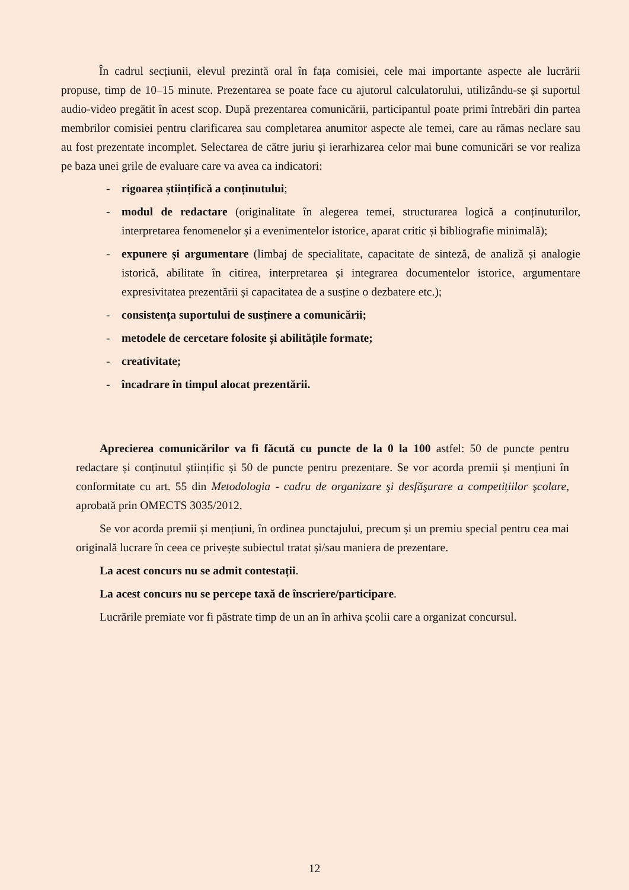În cadrul secțiunii, elevul prezintă oral în fața comisiei, cele mai importante aspecte ale lucrării propuse, timp de 10–15 minute. Prezentarea se poate face cu ajutorul calculatorului, utilizându-se și suportul audio-video pregătit în acest scop. După prezentarea comunicării, participantul poate primi întrebări din partea membrilor comisiei pentru clarificarea sau completarea anumitor aspecte ale temei, care au rămas neclare sau au fost prezentate incomplet. Selectarea de către juriu și ierarhizarea celor mai bune comunicări se vor realiza pe baza unei grile de evaluare care va avea ca indicatori:
- rigoarea științifică a conținutului;
- modul de redactare (originalitate în alegerea temei, structurarea logică a conținuturilor, interpretarea fenomenelor și a evenimentelor istorice, aparat critic și bibliografie minimală);
- expunere și argumentare (limbaj de specialitate, capacitate de sinteză, de analiză și analogie istorică, abilitate în citirea, interpretarea și integrarea documentelor istorice, argumentare expresivitatea prezentării și capacitatea de a susține o dezbatere etc.);
- consistența suportului de susținere a comunicării;
- metodele de cercetare folosite și abilitățile formate;
- creativitate;
- încadrare în timpul alocat prezentării.
Aprecierea comunicărilor va fi făcută cu puncte de la 0 la 100 astfel: 50 de puncte pentru redactare și conținutul științific și 50 de puncte pentru prezentare. Se vor acorda premii și mențiuni în conformitate cu art. 55 din Metodologia - cadru de organizare şi desfăşurare a competițiilor şcolare, aprobată prin OMECTS 3035/2012.
Se vor acorda premii și mențiuni, în ordinea punctajului, precum și un premiu special pentru cea mai originală lucrare în ceea ce privește subiectul tratat și/sau maniera de prezentare.
La acest concurs nu se admit contestații.
La acest concurs nu se percepe taxă de înscriere/participare.
Lucrările premiate vor fi păstrate timp de un an în arhiva școlii care a organizat concursul.
12